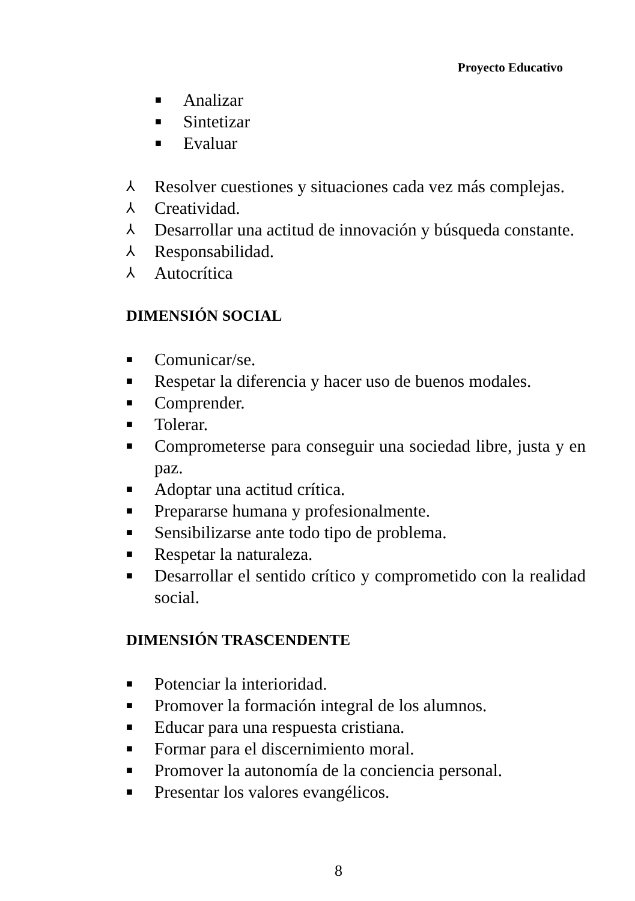Proyecto Educativo
■ Analizar
■ Sintetizar
■ Evaluar
⅄ Resolver cuestiones y situaciones cada vez más complejas.
⅄ Creatividad.
⅄ Desarrollar una actitud de innovación y búsqueda constante.
⅄ Responsabilidad.
⅄ Autocrítica
DIMENSIÓN SOCIAL
■ Comunicar/se.
■ Respetar la diferencia y hacer uso de buenos modales.
■ Comprender.
■ Tolerar.
■ Comprometerse para conseguir una sociedad libre, justa y en paz.
■ Adoptar una actitud crítica.
■ Prepararse humana y profesionalmente.
■ Sensibilizarse ante todo tipo de problema.
■ Respetar la naturaleza.
■ Desarrollar el sentido crítico y comprometido con la realidad social.
DIMENSIÓN TRASCENDENTE
■ Potenciar la interioridad.
■ Promover la formación integral de los alumnos.
■ Educar para una respuesta cristiana.
■ Formar para el discernimiento moral.
■ Promover la autonomía de la conciencia personal.
■ Presentar los valores evangélicos.
8